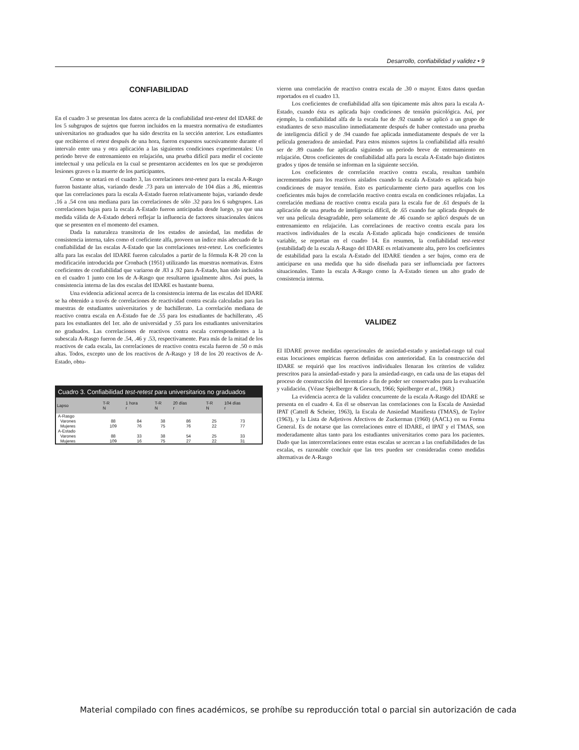Desarrollo, confiabilidad y validez • 9
CONFIABILIDAD
En el cuadro 3 se presentan los datos acerca de la confiabilidad test-retest del IDARE de los 5 subgrupos de sujetos que fueron incluidos en la muestra normativa de estudiantes universitarios no graduados que ha sido descrita en la sección anterior. Los estudiantes que recibieron el retest después de una hora, fueron expuestos sucesivamente durante el intervalo entre una y otra aplicación a las siguientes condiciones experimentales: Un periodo breve de entrenamiento en relajación, una prueba difícil para medir el cociente intelectual y una película en la cual se presentaron accidentes en los que se produjeron lesiones graves o la muerte de los participantes.
Como se notará en el cuadro 3, las correlaciones test-retest para la escala A-Rasgo fueron bastante altas, variando desde .73 para un intervalo de 104 días a .86, mientras que las correlaciones para la escala A-Estado fueron relativamente bajas, variando desde .16 a .54 con una mediana para las correlaciones de sólo .32 para los 6 subgrupos. Las correlaciones bajas para la escala A-Estado fueron anticipadas desde luego, ya que una medida válida de A-Estado deberá reflejar la influencia de factores situacionales únicos que se presenten en el momento del examen.
Dada la naturaleza transitoria de los estados de ansiedad, las medidas de consistencia interna, tales como el coeficiente alfa, proveen un índice más adecuado de la confiabilidad de las escalas A-Estado que las correlaciones test-retest. Los coeficientes alfa para las escalas del IDARE fueron calculados a partir de la fórmula K-R 20 con la modificación introducida por Cronbach (1951) utilizando las muestras normativas. Estos coeficientes de confiabilidad que variaron de .83 a .92 para A-Estado, han sido incluidos en el cuadro 1 junto con los de A-Rasgo que resultaron igualmente altos. Así pues, la consistencia interna de las dos escalas del IDARE es bastante buena.
Una evidencia adicional acerca de la consistencia interna de las escalas del IDARE se ha obtenido a través de correlaciones de reactividad contra escala calculadas para las muestras de estudiantes universitarios y de bachillerato. La correlación mediana de reactivo contra escala en A-Estado fue de .55 para los estudiantes de bachillerato, .45 para los estudiantes del 1er. año de universidad y .55 para los estudiantes universitarios no graduados. Las correlaciones de reactivos contra escala correspondientes a la subescala A-Rasgo fueron de .54, .46 y .53, respectivamente. Para más de la mitad de los reactivos de cada escala, las correlaciones de reactivo contra escala fueron de .50 o más altas. Todos, excepto uno de los reactivos de A-Rasgo y 18 de los 20 reactivos de A-Estado, obtu-
| Cuadro 3. Confiabilidad test-retest para universitarios no graduados | | | | | | |
| --- | --- | --- | --- | --- | --- | --- |
| Lapso | T-R N | 1 hora r | T-R N | 20 días r | T-R N | 104 días r |
| A-Rasgo | | | | | | |
| Varones | 88 | 84 | 38 | 86 | 25 | 73 |
| Mujeres | 109 | 76 | 75 | 76 | 22 | 77 |
| A-Estado | | | | | | |
| Varones | 88 | 33 | 38 | 54 | 25 | 33 |
| Mujeres | 109 | 16 | 75 | 27 | 22 | 31 |
vieron una correlación de reactivo contra escala de .30 o mayor. Estos datos quedan reportados en el cuadro 13.
Los coeficientes de confiabilidad alfa son típicamente más altos para la escala A-Estado, cuando ésta es aplicada bajo condiciones de tensión psicológica. Así, por ejemplo, la confiabilidad alfa de la escala fue de .92 cuando se aplicó a un grupo de estudiantes de sexo masculino inmediatamente después de haber contestado una prueba de inteligencia difícil y de .94 cuando fue aplicada inmediatamente después de ver la película generadora de ansiedad. Para estos mismos sujetos la confiabilidad alfa resultó ser de .89 cuando fue aplicada siguiendo un periodo breve de entrenamiento en relajación. Otros coeficientes de confiabilidad alfa para la escala A-Estado bajo distintos grados y tipos de tensión se informan en la siguiente sección.
Los coeficientes de correlación reactivo contra escala, resultan también incrementados para los reactivos aislados cuando la escala A-Estado es aplicada bajo condiciones de mayor tensión. Esto es particularmente cierto para aquellos con los coeficientes más bajos de correlación reactivo contra escala en condiciones relajadas. La correlación mediana de reactivo contra escala para la escala fue de .61 después de la aplicación de una prueba de inteligencia difícil, de .65 cuando fue aplicada después de ver una película desagradable, pero solamente de .46 cuando se aplicó después de un entrenamiento en relajación. Las correlaciones de reactivo contra escala para los reactivos individuales de la escala A-Estado aplicada bajo condiciones de tensión variable, se reportan en el cuadro 14. En resumen, la confiabilidad test-retest (estabilidad) de la escala A-Rasgo del IDARE es relativamente alta, pero los coeficientes de estabilidad para la escala A-Estado del IDARE tienden a ser bajos, como era de anticiparse en una medida que ha sido diseñada para ser influenciada por factores situacionales. Tanto la escala A-Rasgo como la A-Estado tienen un alto grado de consistencia interna.
VALIDEZ
El IDARE provee medidas operacionales de ansiedad-estado y ansiedad-rasgo tal cual estas locuciones empíricas fueron definidas con anterioridad. En la construcción del IDARE se requirió que los reactivos individuales llenaran los criterios de validez prescritos para la ansiedad-estado y para la ansiedad-rasgo, en cada una de las etapas del proceso de construcción del Inventario a fin de poder ser conservados para la evaluación y validación. (Véase Spielberger & Gorsuch, 1966; Spielberger et al., 1968.)
La evidencia acerca de la validez concurrente de la escala A-Rasgo del IDARE se presenta en el cuadro 4. En él se observan las correlaciones con la Escala de Ansiedad IPAT (Cattell & Scheier, 1963), la Escala de Ansiedad Manifiesta (TMAS), de Taylor (1963), y la Lista de Adjetivos Afectivos de Zuckerman (1960) (AACL) en su Forma General. Es de notarse que las correlaciones entre el IDARE, el IPAT y el TMAS, son moderadamente altas tanto para los estudiantes universitarios como para los pacientes. Dado que las intercorrelaciones entre estas escalas se acercan a las confiabilidades de las escalas, es razonable concluir que las tres pueden ser consideradas como medidas alternativas de A-Rasgo
Material compilado con fines académicos, se prohíbe su reproducción total o parcial sin autorización de cada